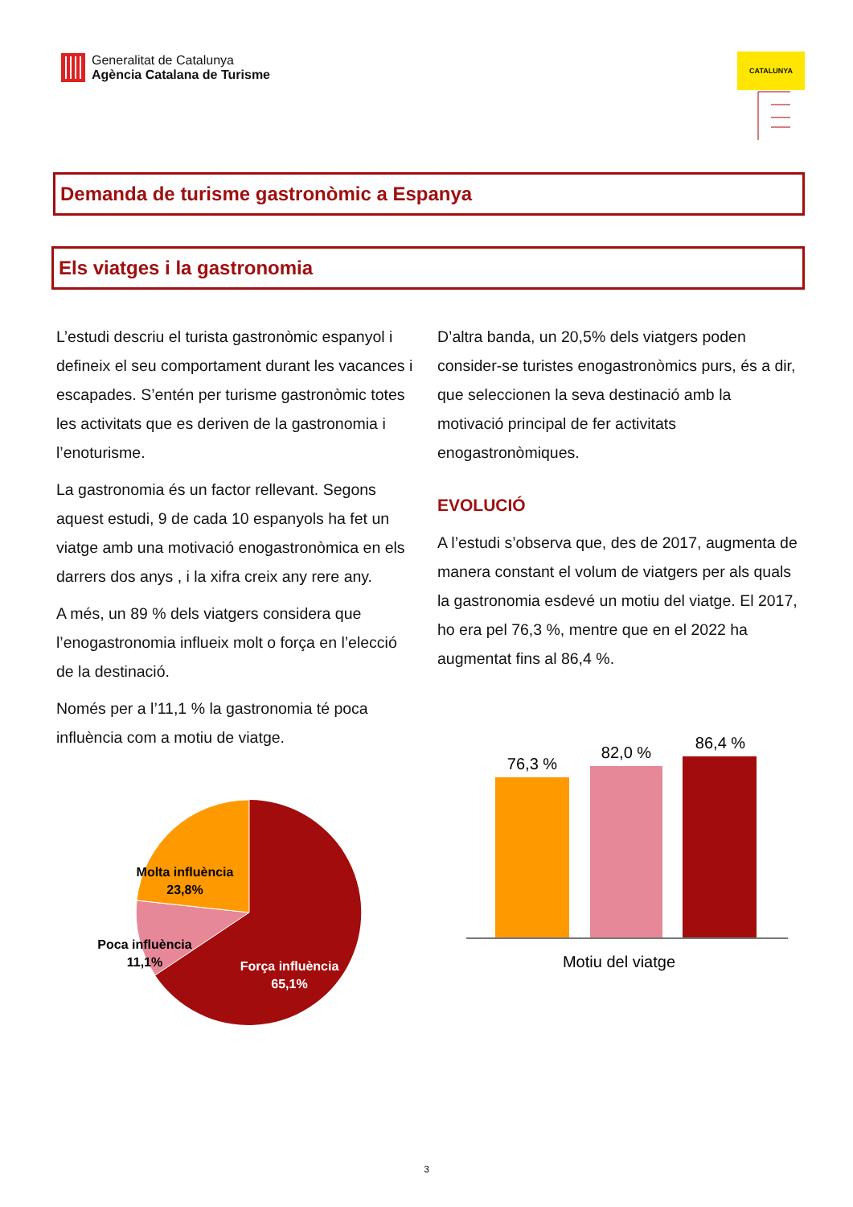Generalitat de Catalunya
Agència Catalana de Turisme
CATALUNYA
Demanda de turisme gastronòmic a Espanya
Els viatges i la gastronomia
L’estudi descriu el turista gastronòmic espanyol i defineix el seu comportament durant les vacances i escapades. S’entén per turisme gastronòmic totes les activitats que es deriven de la gastronomia i l’enoturisme.
La gastronomia és un factor rellevant. Segons aquest estudi, 9 de cada 10 espanyols ha fet un viatge amb una motivació enogastronòmica en els darrers dos anys , i la xifra creix any rere any.
A més, un 89 % dels viatgers considera que l’enogastronomia influeix molt o força en l’elecció de la destinació.
Només per a l’11,1 % la gastronomia té poca influència com a motiu de viatge.
Molta influència
23,8%
Poca influència
11,1%
Força influència
65,1%
D’altra banda, un 20,5% dels viatgers poden consider-se turistes enogastronòmics purs, és a dir, que seleccionen la seva destinació amb la motivació principal de fer activitats enogastronòmiques.
EVOLUCIÓ
A l’estudi s’observa que, des de 2017, augmenta de manera constant el volum de viatgers per als quals la gastronomia esdevé un motiu del viatge. El 2017, ho era pel 76,3 %, mentre que en el 2022 ha augmentat fins al 86,4 %.
76,3 %
82,0 %
86,4 %
Motiu del viatge
3